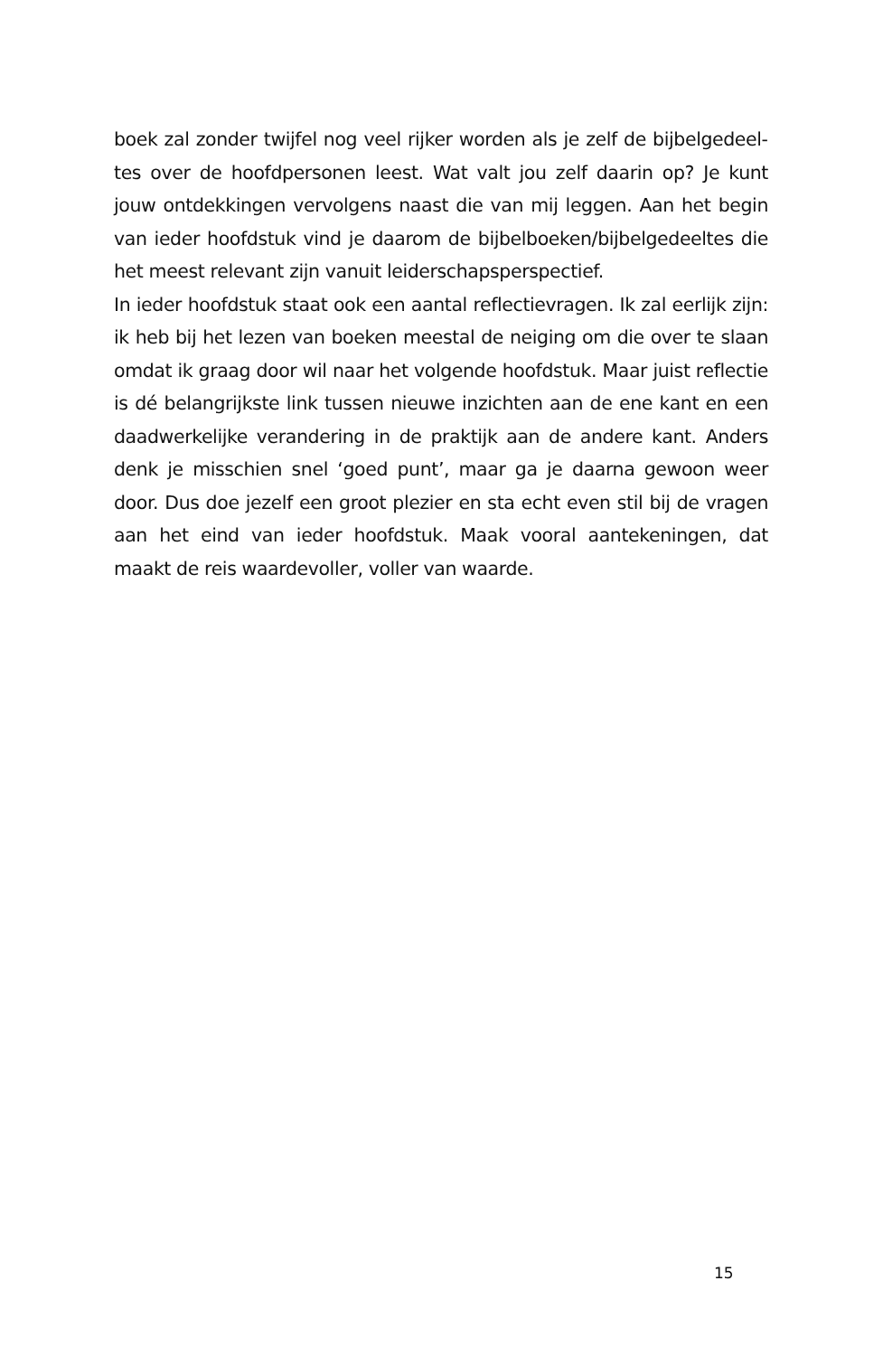boek zal zonder twijfel nog veel rijker worden als je zelf de bijbelgedeel­tes over de hoofdpersonen leest. Wat valt jou zelf daarin op? Je kunt jouw ontdekkingen vervolgens naast die van mij leggen. Aan het begin van ieder hoofdstuk vind je daarom de bijbelboeken/bijbelgedeeltes die het meest relevant zijn vanuit leiderschapsperspectief.
In ieder hoofdstuk staat ook een aantal reflectievragen. Ik zal eerlijk zijn: ik heb bij het lezen van boeken meestal de neiging om die over te slaan omdat ik graag door wil naar het volgende hoofdstuk. Maar juist reflec­tie is dé belangrijkste link tussen nieuwe inzichten aan de ene kant en een daadwerkelijke verandering in de praktijk aan de andere kant. Anders denk je misschien snel ‘goed punt’, maar ga je daarna gewoon weer door. Dus doe jezelf een groot plezier en sta echt even stil bij de vragen aan het eind van ieder hoofdstuk. Maak vooral aantekeningen, dat maakt de reis waardevoller, voller van waarde.
15